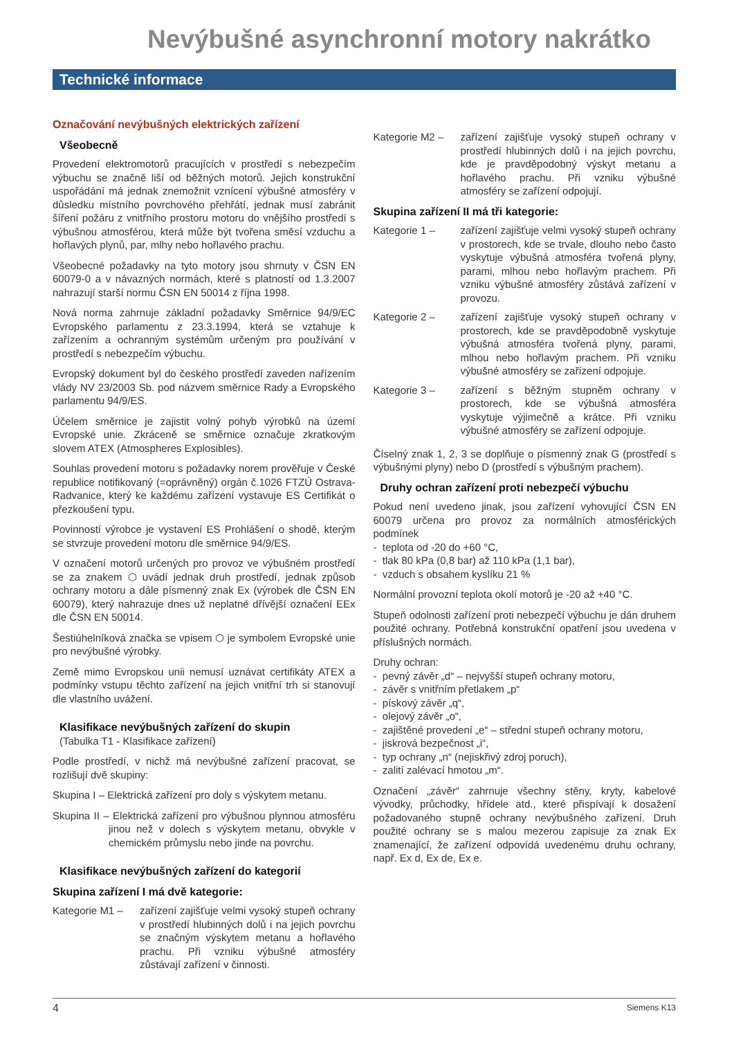Nevýbušné asynchronní motory nakrátko
Technické informace
Označování nevýbušných elektrických zařízení
Všeobecně
Provedení elektromotorů pracujících v prostředí s nebezpečím výbuchu se značně liší od běžných motorů. Jejich konstrukční uspořádání má jednak znemožnit vznícení výbušné atmosféry v důsledku místního povrchového přehřátí, jednak musí zabránit šíření požáru z vnitřního prostoru motoru do vnějšího prostředí s výbušnou atmosférou, která může být tvořena směsí vzduchu a hořlavých plynů, par, mlhy nebo hořlavého prachu.
Všeobecné požadavky na tyto motory jsou shrnuty v ČSN EN 60079-0 a v návazných normách, které s platností od 1.3.2007 nahrazují starší normu ČSN EN 50014 z října 1998.
Nová norma zahrnuje základní požadavky Směrnice 94/9/EC Evropského parlamentu z 23.3.1994, která se vztahuje k zařízením a ochranným systémům určeným pro používání v prostředí s nebezpečím výbuchu.
Evropský dokument byl do českého prostředí zaveden nařízením vlády NV 23/2003 Sb. pod názvem směrnice Rady a Evropského parlamentu 94/9/ES.
Účelem směrnice je zajistit volný pohyb výrobků na území Evropské unie. Zkráceně se směrnice označuje zkratkovým slovem ATEX (Atmospheres Explosibles).
Souhlas provedení motoru s požadavky norem prověřuje v České republice notifikovaný (=oprávněný) orgán č.1026 FTZÚ Ostrava-Radvanice, který ke každému zařízení vystavuje ES Certifikát o přezkoušení typu.
Povinností výrobce je vystavení ES Prohlášení o shodě, kterým se stvrzuje provedení motoru dle směrnice 94/9/ES.
V označení motorů určených pro provoz ve výbušném prostředí se za znakem ⬡ uvádí jednak druh prostředí, jednak způsob ochrany motoru a dále písmenný znak Ex (výrobek dle ČSN EN 60079), který nahrazuje dnes už neplatné dřívější označení EEx dle ČSN EN 50014.
Šestiúhelníková značka se vpisem ⬡ je symbolem Evropské unie pro nevýbušné výrobky.
Země mimo Evropskou unii nemusí uznávat certifikáty ATEX a podmínky vstupu těchto zařízení na jejich vnitřní trh si stanovují dle vlastního uvážení.
Klasifikace nevýbušných zařízení do skupin
(Tabulka T1 - Klasifikace zařízení)
Podle prostředí, v nichž má nevýbušné zařízení pracovat, se rozlišují dvě skupiny:
Skupina I – Elektrická zařízení pro doly s výskytem metanu.
Skupina II – Elektrická zařízení pro výbušnou plynnou atmosféru jinou než v dolech s výskytem metanu, obvykle v chemickém průmyslu nebo jinde na povrchu.
Klasifikace nevýbušných zařízení do kategorií
Skupina zařízení I má dvě kategorie:
Kategorie M1 – zařízení zajišťuje velmi vysoký stupeň ochrany v prostředí hlubinných dolů i na jejich povrchu se značným výskytem metanu a hořlavého prachu. Při vzniku výbušné atmosféry zůstávají zařízení v činnosti.
Kategorie M2 – zařízení zajišťuje vysoký stupeň ochrany v prostředí hlubinných dolů i na jejich povrchu, kde je pravděpodobný výskyt metanu a hořlavého prachu. Při vzniku výbušné atmosféry se zařízení odpojují.
Skupina zařízení II má tři kategorie:
Kategorie 1 – zařízení zajišťuje velmi vysoký stupeň ochrany v prostorech, kde se trvale, dlouho nebo často vyskytuje výbušná atmosféra tvořená plyny, parami, mlhou nebo hořlavým prachem. Při vzniku výbušné atmosféry zůstává zařízení v provozu.
Kategorie 2 – zařízení zajišťuje vysoký stupeň ochrany v prostorech, kde se pravděpodobně vyskytuje výbušná atmosféra tvořená plyny, parami, mlhou nebo hořlavým prachem. Při vzniku výbušné atmosféry se zařízení odpojuje.
Kategorie 3 – zařízení s běžným stupněm ochrany v prostorech, kde se výbušná atmosféra vyskytuje výjimečně a krátce. Při vzniku výbušné atmosféry se zařízení odpojuje.
Číselný znak 1, 2, 3 se doplňuje o písmenný znak G (prostředí s výbušnými plyny) nebo D (prostředí s výbušným prachem).
Druhy ochran zařízení proti nebezpečí výbuchu
Pokud není uvedeno jinak, jsou zařízení vyhovující ČSN EN 60079 určena pro provoz za normálních atmosférických podmínek
- teplota od -20 do +60 °C,
- tlak 80 kPa (0,8 bar) až 110 kPa (1,1 bar),
- vzduch s obsahem kyslíku 21 %
Normální provozní teplota okolí motorů je -20 až +40 °C.
Stupeň odolnosti zařízení proti nebezpečí výbuchu je dán druhem použité ochrany. Potřebná konstrukční opatření jsou uvedena v příslušných normách.
Druhy ochran:
- pevný závěr „d“ – nejvyšší stupeň ochrany motoru,
- závěr s vnitřním přetlakem „p“
- pískový závěr „q“,
- olejový závěr „o“,
- zajištěné provedení „e“ – střední stupeň ochrany motoru,
- jiskrová bezpečnost „i“,
- typ ochrany „n“ (nejiskřivý zdroj poruch),
- zalití zalévací hmotou „m“.
Označení „závěr“ zahrnuje všechny stěny, kryty, kabelové vývodky, průchodky, hřídele atd., které přispívají k dosažení požadovaného stupně ochrany nevýbušného zařízení. Druh použité ochrany se s malou mezerou zapisuje za znak Ex znamenající, že zařízení odpovídá uvedenému druhu ochrany, např. Ex d, Ex de, Ex e.
4 Siemens K13